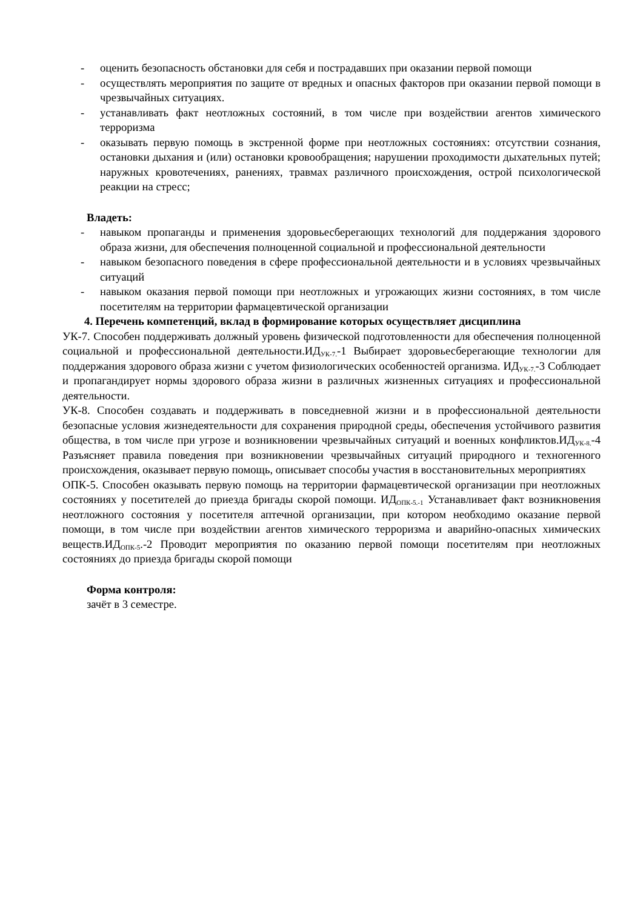- оценить безопасность обстановки для себя и пострадавших при оказании первой помощи
- осуществлять мероприятия по защите от вредных и опасных факторов при оказании первой помощи в чрезвычайных ситуациях.
- устанавливать факт неотложных состояний, в том числе при воздействии агентов химического терроризма
- оказывать первую помощь в экстренной форме при неотложных состояниях: отсутствии сознания, остановки дыхания и (или) остановки кровообращения; нарушении проходимости дыхательных путей; наружных кровотечениях, ранениях, травмах различного происхождения, острой психологической реакции на стресс;
Владеть:
- навыком пропаганды и применения здоровьесберегающих технологий для поддержания здорового образа жизни, для обеспечения полноценной социальной и профессиональной деятельности
- навыком безопасного поведения в сфере профессиональной деятельности и в условиях чрезвычайных ситуаций
- навыком оказания первой помощи при неотложных и угрожающих жизни состояниях, в том числе посетителям на территории фармацевтической организации
4. Перечень компетенций, вклад в формирование которых осуществляет дисциплина
УК-7. Способен поддерживать должный уровень физической подготовленности для обеспечения полноценной социальной и профессиональной деятельности.ИД<sub>УК-7.</sub>-1 Выбирает здоровьесберегающие технологии для поддержания здорового образа жизни с учетом физиологических особенностей организма. ИД<sub>УК-7.</sub>-3 Соблюдает и пропагандирует нормы здорового образа жизни в различных жизненных ситуациях и профессиональной деятельности.
УК-8. Способен создавать и поддерживать в повседневной жизни и в профессиональной деятельности безопасные условия жизнедеятельности для сохранения природной среды, обеспечения устойчивого развития общества, в том числе при угрозе и возникновении чрезвычайных ситуаций и военных конфликтов.ИД<sub>УК-8.</sub>-4 Разъясняет правила поведения при возникновении чрезвычайных ситуаций природного и техногенного происхождения, оказывает первую помощь, описывает способы участия в восстановительных мероприятиях
ОПК-5. Способен оказывать первую помощь на территории фармацевтической организации при неотложных состояниях у посетителей до приезда бригады скорой помощи. ИД<sub>ОПК-5.-1</sub> Устанавливает факт возникновения неотложного состояния у посетителя аптечной организации, при котором необходимо оказание первой помощи, в том числе при воздействии агентов химического терроризма и аварийно-опасных химических веществ.ИД<sub>ОПК-5</sub>.-2 Проводит мероприятия по оказанию первой помощи посетителям при неотложных состояниях до приезда бригады скорой помощи
Форма контроля:
зачёт в 3 семестре.